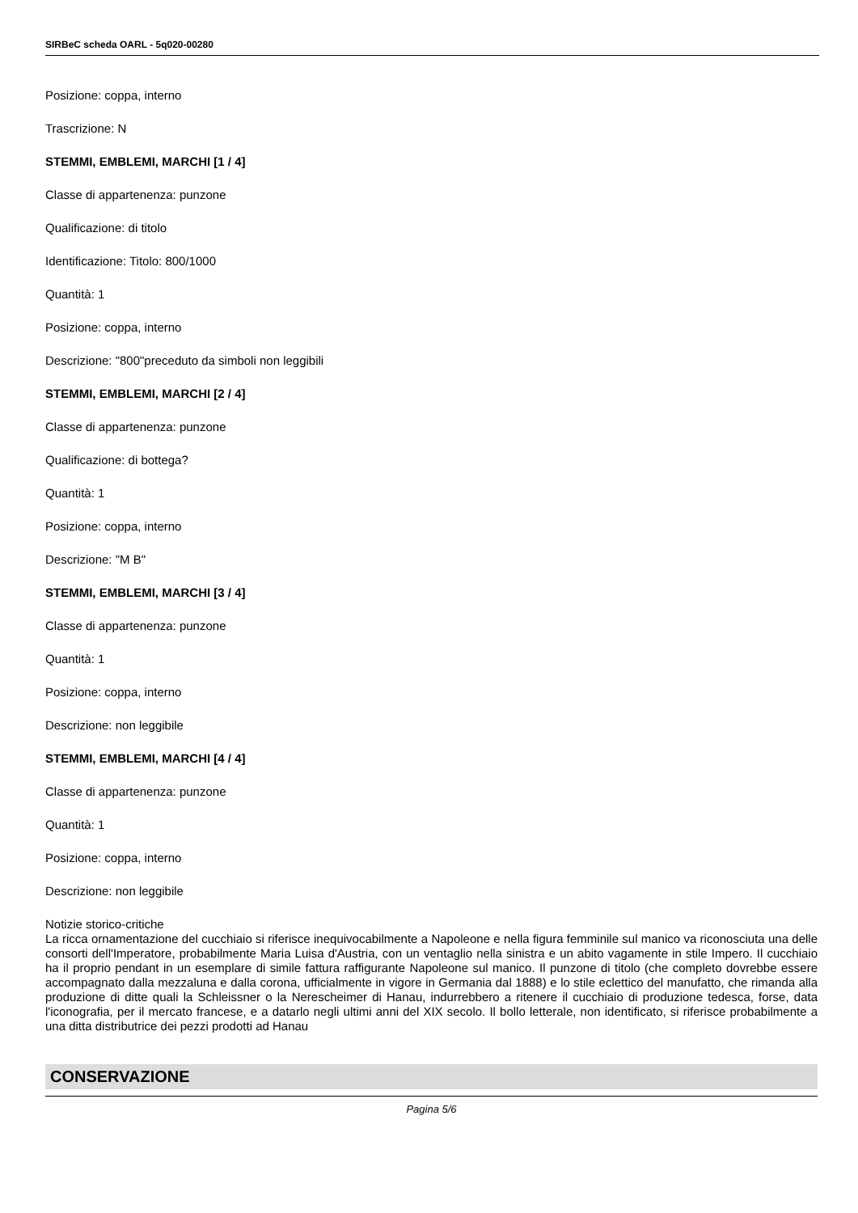SIRBeC scheda OARL - 5q020-00280
Posizione: coppa, interno
Trascrizione: N
STEMMI, EMBLEMI, MARCHI [1 / 4]
Classe di appartenenza: punzone
Qualificazione: di titolo
Identificazione: Titolo: 800/1000
Quantità: 1
Posizione: coppa, interno
Descrizione: "800"preceduto da simboli non leggibili
STEMMI, EMBLEMI, MARCHI [2 / 4]
Classe di appartenenza: punzone
Qualificazione: di bottega?
Quantità: 1
Posizione: coppa, interno
Descrizione: "M B"
STEMMI, EMBLEMI, MARCHI [3 / 4]
Classe di appartenenza: punzone
Quantità: 1
Posizione: coppa, interno
Descrizione: non leggibile
STEMMI, EMBLEMI, MARCHI [4 / 4]
Classe di appartenenza: punzone
Quantità: 1
Posizione: coppa, interno
Descrizione: non leggibile
Notizie storico-critiche
La ricca ornamentazione del cucchiaio si riferisce inequivocabilmente a Napoleone e nella figura femminile sul manico va riconosciuta una delle consorti dell'Imperatore, probabilmente Maria Luisa d'Austria, con un ventaglio nella sinistra e un abito vagamente in stile Impero. Il cucchiaio ha il proprio pendant in un esemplare di simile fattura raffigurante Napoleone sul manico. Il punzone di titolo (che completo dovrebbe essere accompagnato dalla mezzaluna e dalla corona, ufficialmente in vigore in Germania dal 1888) e lo stile eclettico del manufatto, che rimanda alla produzione di ditte quali la Schleissner o la Nerescheimer di Hanau, indurrebbero a ritenere il cucchiaio di produzione tedesca, forse, data l'iconografia, per il mercato francese, e a datarlo negli ultimi anni del XIX secolo. Il bollo letterale, non identificato, si riferisce probabilmente a una ditta distributrice dei pezzi prodotti ad Hanau
CONSERVAZIONE
Pagina 5/6